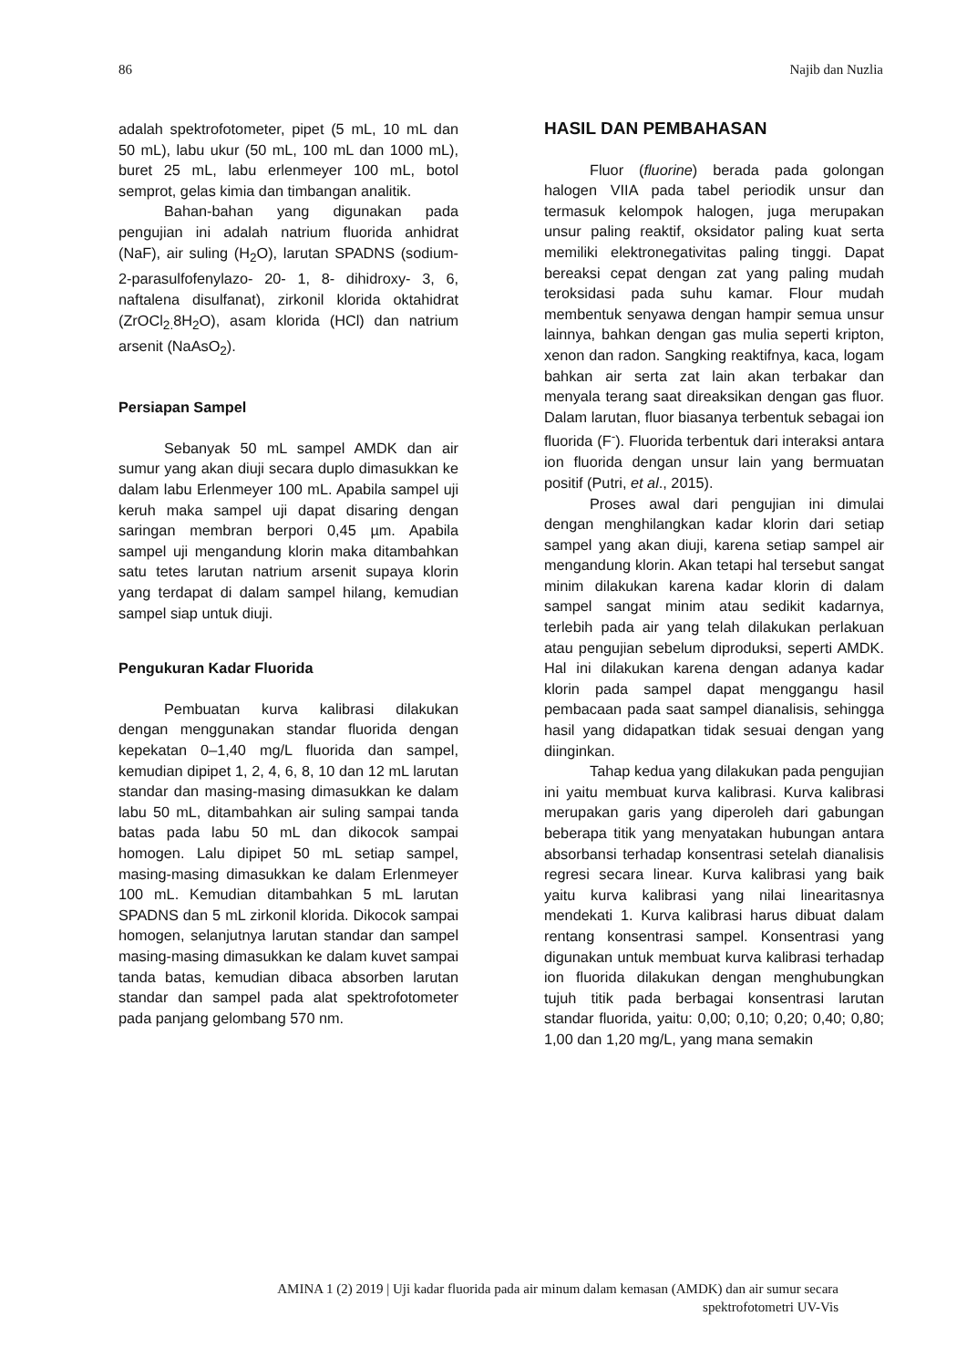86 Najib dan Nuzlia
adalah spektrofotometer, pipet (5 mL, 10 mL dan 50 mL), labu ukur (50 mL, 100 mL dan 1000 mL), buret 25 mL, labu erlenmeyer 100 mL, botol semprot, gelas kimia dan timbangan analitik.
Bahan-bahan yang digunakan pada pengujian ini adalah natrium fluorida anhidrat (NaF), air suling (H<sub>2</sub>O), larutan SPADNS (sodium- 2-parasulfofenylazo- 20- 1, 8- dihidroxy- 3, 6, naftalena disulfanat), zirkonil klorida oktahidrat (ZrOCl<sub>2.</sub>8H<sub>2</sub>O), asam klorida (HCl) dan natrium arsenit (NaAsO<sub>2</sub>).
Persiapan Sampel
Sebanyak 50 mL sampel AMDK dan air sumur yang akan diuji secara duplo dimasukkan ke dalam labu Erlenmeyer 100 mL. Apabila sampel uji keruh maka sampel uji dapat disaring dengan saringan membran berpori 0,45 µm. Apabila sampel uji mengandung klorin maka ditambahkan satu tetes larutan natrium arsenit supaya klorin yang terdapat di dalam sampel hilang, kemudian sampel siap untuk diuji.
Pengukuran Kadar Fluorida
Pembuatan kurva kalibrasi dilakukan dengan menggunakan standar fluorida dengan kepekatan 0–1,40 mg/L fluorida dan sampel, kemudian dipipet 1, 2, 4, 6, 8, 10 dan 12 mL larutan standar dan masing-masing dimasukkan ke dalam labu 50 mL, ditambahkan air suling sampai tanda batas pada labu 50 mL dan dikocok sampai homogen. Lalu dipipet 50 mL setiap sampel, masing-masing dimasukkan ke dalam Erlenmeyer 100 mL. Kemudian ditambahkan 5 mL larutan SPADNS dan 5 mL zirkonil klorida. Dikocok sampai homogen, selanjutnya larutan standar dan sampel masing-masing dimasukkan ke dalam kuvet sampai tanda batas, kemudian dibaca absorben larutan standar dan sampel pada alat spektrofotometer pada panjang gelombang 570 nm.
HASIL DAN PEMBAHASAN
Fluor (fluorine) berada pada golongan halogen VIIA pada tabel periodik unsur dan termasuk kelompok halogen, juga merupakan unsur paling reaktif, oksidator paling kuat serta memiliki elektronegativitas paling tinggi. Dapat bereaksi cepat dengan zat yang paling mudah teroksidasi pada suhu kamar. Flour mudah membentuk senyawa dengan hampir semua unsur lainnya, bahkan dengan gas mulia seperti kripton, xenon dan radon. Sangking reaktifnya, kaca, logam bahkan air serta zat lain akan terbakar dan menyala terang saat direaksikan dengan gas fluor. Dalam larutan, fluor biasanya terbentuk sebagai ion fluorida (F<sup>-</sup>). Fluorida terbentuk dari interaksi antara ion fluorida dengan unsur lain yang bermuatan positif (Putri, et al., 2015).
Proses awal dari pengujian ini dimulai dengan menghilangkan kadar klorin dari setiap sampel yang akan diuji, karena setiap sampel air mengandung klorin. Akan tetapi hal tersebut sangat minim dilakukan karena kadar klorin di dalam sampel sangat minim atau sedikit kadarnya, terlebih pada air yang telah dilakukan perlakuan atau pengujian sebelum diproduksi, seperti AMDK. Hal ini dilakukan karena dengan adanya kadar klorin pada sampel dapat menggangu hasil pembacaan pada saat sampel dianalisis, sehingga hasil yang didapatkan tidak sesuai dengan yang diinginkan.
Tahap kedua yang dilakukan pada pengujian ini yaitu membuat kurva kalibrasi. Kurva kalibrasi merupakan garis yang diperoleh dari gabungan beberapa titik yang menyatakan hubungan antara absorbansi terhadap konsentrasi setelah dianalisis regresi secara linear. Kurva kalibrasi yang baik yaitu kurva kalibrasi yang nilai linearitasnya mendekati 1. Kurva kalibrasi harus dibuat dalam rentang konsentrasi sampel. Konsentrasi yang digunakan untuk membuat kurva kalibrasi terhadap ion fluorida dilakukan dengan menghubungkan tujuh titik pada berbagai konsentrasi larutan standar fluorida, yaitu: 0,00; 0,10; 0,20; 0,40; 0,80; 1,00 dan 1,20 mg/L, yang mana semakin
AMINA 1 (2) 2019 | Uji kadar fluorida pada air minum dalam kemasan (AMDK) dan air sumur secara
spektrofotometri UV-Vis